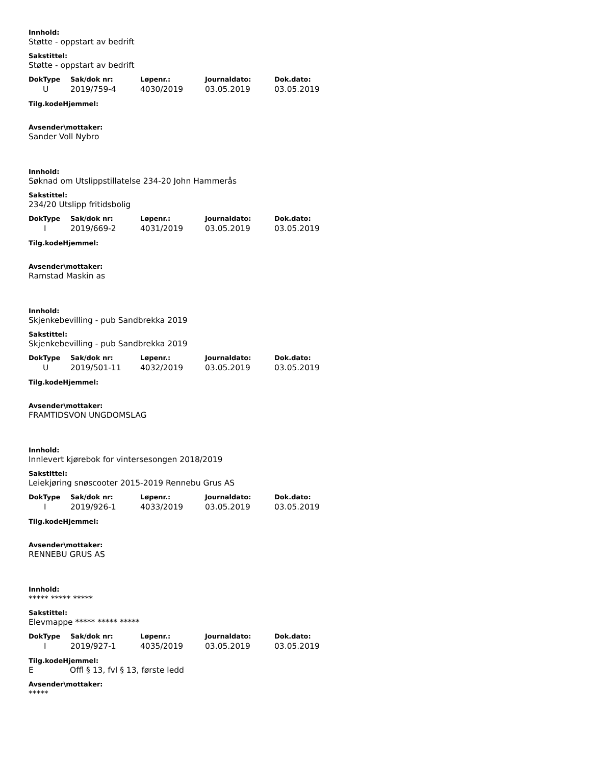Innhold:
Støtte - oppstart av bedrift
Sakstittel:
Støtte - oppstart av bedrift
| DokType | Sak/dok nr: | Løpenr.: | Journaldato: | Dok.dato: |
| --- | --- | --- | --- | --- |
| U | 2019/759-4 | 4030/2019 | 03.05.2019 | 03.05.2019 |
Tilg.kodeHjemmel:
Avsender\mottaker:
Sander Voll Nybro
Innhold:
Søknad om Utslippstillatelse 234-20 John Hammerås
Sakstittel:
234/20 Utslipp fritidsbolig
| DokType | Sak/dok nr: | Løpenr.: | Journaldato: | Dok.dato: |
| --- | --- | --- | --- | --- |
| I | 2019/669-2 | 4031/2019 | 03.05.2019 | 03.05.2019 |
Tilg.kodeHjemmel:
Avsender\mottaker:
Ramstad Maskin as
Innhold:
Skjenkebevilling - pub Sandbrekka 2019
Sakstittel:
Skjenkebevilling - pub Sandbrekka 2019
| DokType | Sak/dok nr: | Løpenr.: | Journaldato: | Dok.dato: |
| --- | --- | --- | --- | --- |
| U | 2019/501-11 | 4032/2019 | 03.05.2019 | 03.05.2019 |
Tilg.kodeHjemmel:
Avsender\mottaker:
FRAMTIDSVON UNGDOMSLAG
Innhold:
Innlevert kjørebok for vintersesongen 2018/2019
Sakstittel:
Leiekjøring snøscooter 2015-2019 Rennebu Grus AS
| DokType | Sak/dok nr: | Løpenr.: | Journaldato: | Dok.dato: |
| --- | --- | --- | --- | --- |
| I | 2019/926-1 | 4033/2019 | 03.05.2019 | 03.05.2019 |
Tilg.kodeHjemmel:
Avsender\mottaker:
RENNEBU GRUS AS
Innhold:
***** ***** *****
Sakstittel:
Elevmappe ***** ***** *****
| DokType | Sak/dok nr: | Løpenr.: | Journaldato: | Dok.dato: |
| --- | --- | --- | --- | --- |
| I | 2019/927-1 | 4035/2019 | 03.05.2019 | 03.05.2019 |
Tilg.kodeHjemmel:
E Offl § 13, fvl § 13, første ledd
Avsender\mottaker:
*****